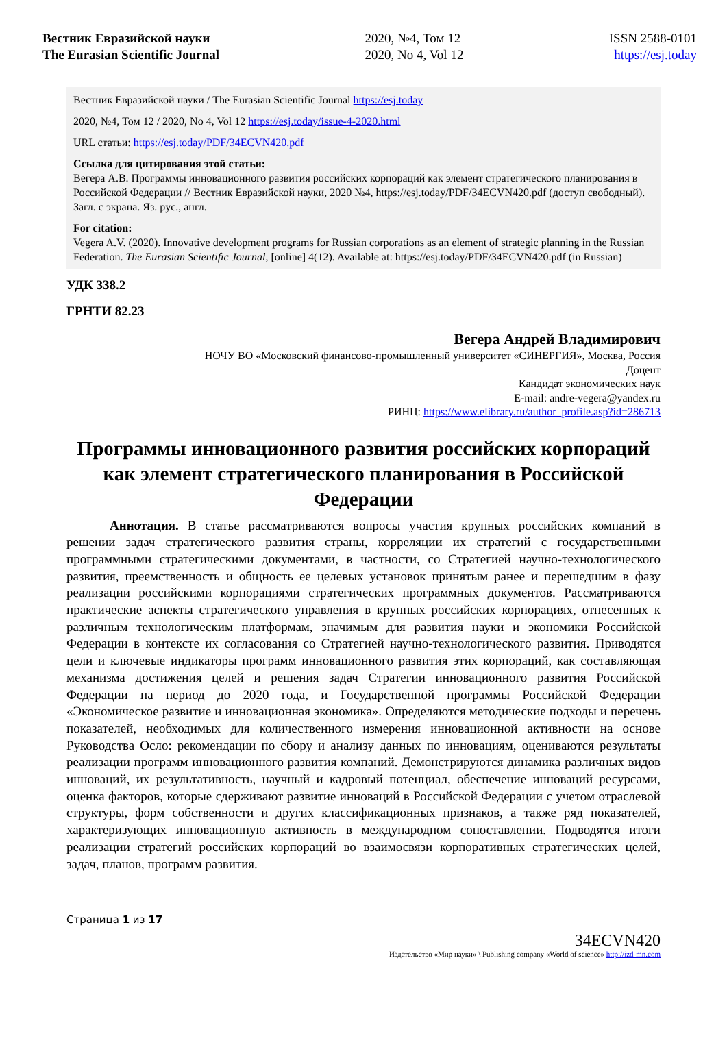Вестник Евразийской науки
The Eurasian Scientific Journal
2020, №4, Том 12
2020, No 4, Vol 12
ISSN 2588-0101
https://esj.today
Вестник Евразийской науки / The Eurasian Scientific Journal https://esj.today
2020, №4, Том 12 / 2020, No 4, Vol 12 https://esj.today/issue-4-2020.html
URL статьи: https://esj.today/PDF/34ECVN420.pdf
Ссылка для цитирования этой статьи:
Вегера А.В. Программы инновационного развития российских корпораций как элемент стратегического планирования в Российской Федерации // Вестник Евразийской науки, 2020 №4, https://esj.today/PDF/34ECVN420.pdf (доступ свободный). Загл. с экрана. Яз. рус., англ.
For citation:
Vegera A.V. (2020). Innovative development programs for Russian corporations as an element of strategic planning in the Russian Federation. The Eurasian Scientific Journal, [online] 4(12). Available at: https://esj.today/PDF/34ECVN420.pdf (in Russian)
УДК 338.2
ГРНТИ 82.23
Вегера Андрей Владимирович
НОЧУ ВО «Московский финансово-промышленный университет «СИНЕРГИЯ», Москва, Россия
Доцент
Кандидат экономических наук
E-mail: andre-vegera@yandex.ru
РИНЦ: https://www.elibrary.ru/author_profile.asp?id=286713
Программы инновационного развития российских корпораций как элемент стратегического планирования в Российской Федерации
Аннотация. В статье рассматриваются вопросы участия крупных российских компаний в решении задач стратегического развития страны, корреляции их стратегий с государственными программными стратегическими документами, в частности, со Стратегией научно-технологического развития, преемственность и общность ее целевых установок принятым ранее и перешедшим в фазу реализации российскими корпорациями стратегических программных документов. Рассматриваются практические аспекты стратегического управления в крупных российских корпорациях, отнесенных к различным технологическим платформам, значимым для развития науки и экономики Российской Федерации в контексте их согласования со Стратегией научно-технологического развития. Приводятся цели и ключевые индикаторы программ инновационного развития этих корпораций, как составляющая механизма достижения целей и решения задач Стратегии инновационного развития Российской Федерации на период до 2020 года, и Государственной программы Российской Федерации «Экономическое развитие и инновационная экономика». Определяются методические подходы и перечень показателей, необходимых для количественного измерения инновационной активности на основе Руководства Осло: рекомендации по сбору и анализу данных по инновациям, оцениваются результаты реализации программ инновационного развития компаний. Демонстрируются динамика различных видов инноваций, их результативность, научный и кадровый потенциал, обеспечение инноваций ресурсами, оценка факторов, которые сдерживают развитие инноваций в Российской Федерации с учетом отраслевой структуры, форм собственности и других классификационных признаков, а также ряд показателей, характеризующих инновационную активность в международном сопоставлении. Подводятся итоги реализации стратегий российских корпораций во взаимосвязи корпоративных стратегических целей, задач, планов, программ развития.
Страница 1 из 17
34ECVN420
Издательство «Мир науки» \ Publishing company «World of science» http://izd-mn.com